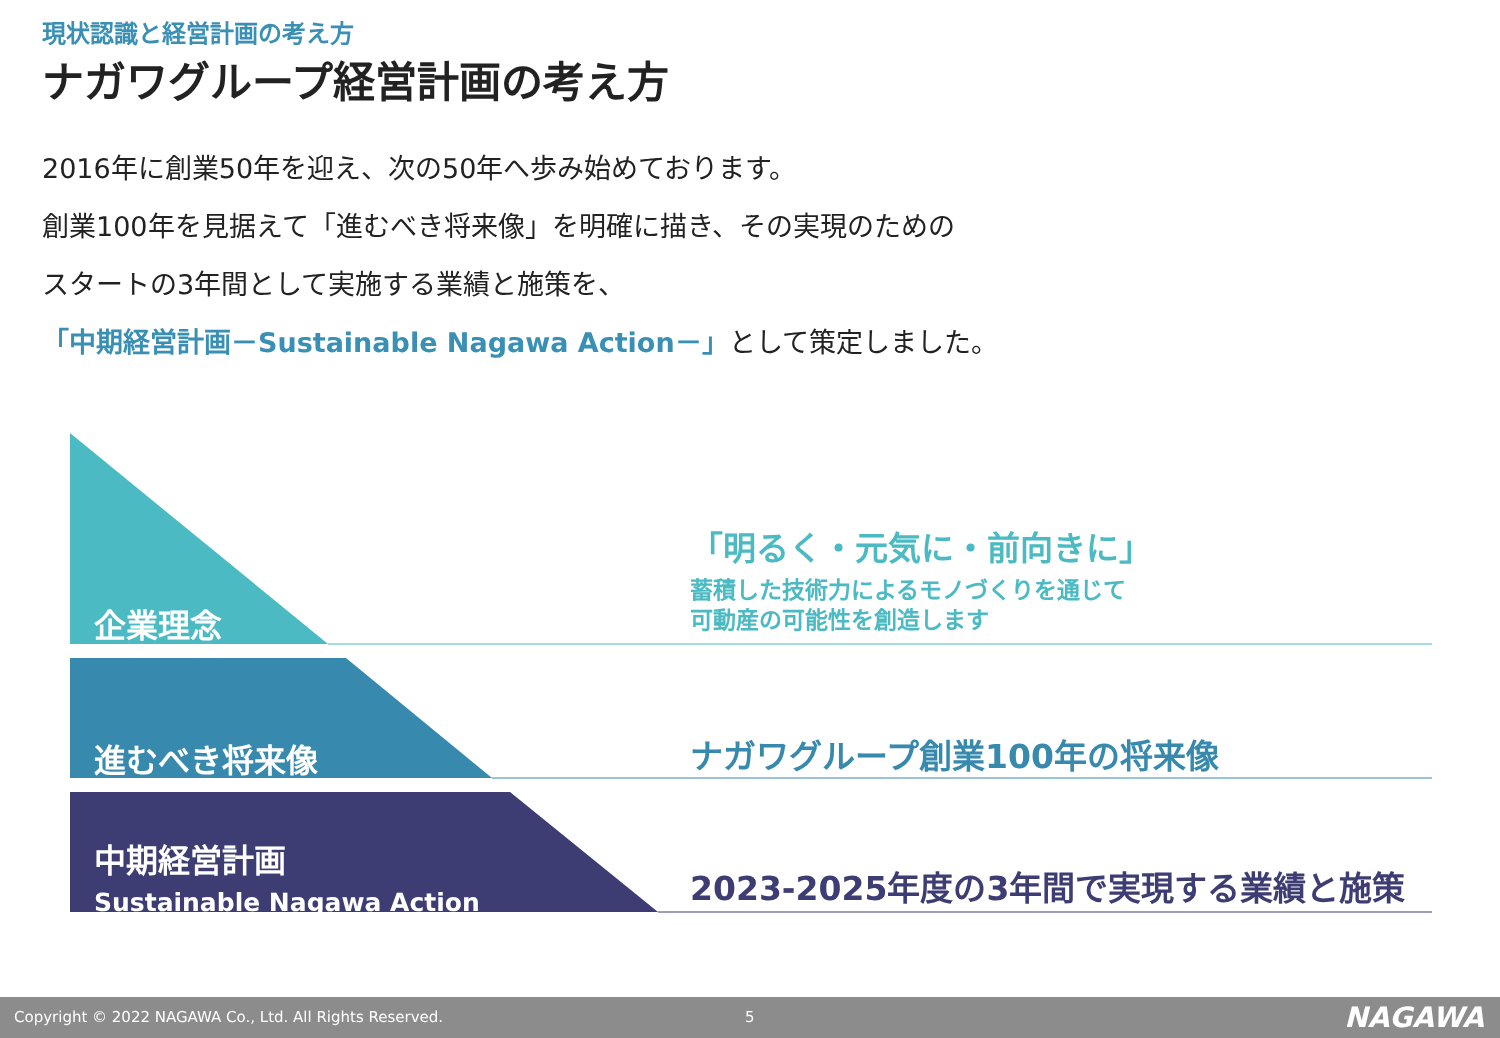現状認識と経営計画の考え方
ナガワグループ経営計画の考え方
2016年に創業50年を迎え、次の50年へ歩み始めております。
創業100年を見据えて「進むべき将来像」を明確に描き、その実現のための
スタートの3年間として実施する業績と施策を、
「中期経営計画－Sustainable Nagawa Action－」として策定しました。
企業理念
進むべき将来像
中期経営計画
Sustainable Nagawa Action
「明るく・元気に・前向きに」
蓄積した技術力によるモノづくりを通じて
可動産の可能性を創造します
ナガワグループ創業100年の将来像
2023-2025年度の3年間で実現する業績と施策
Copyright © 2022 NAGAWA Co., Ltd. All Rights Reserved. 5 NAGAWA